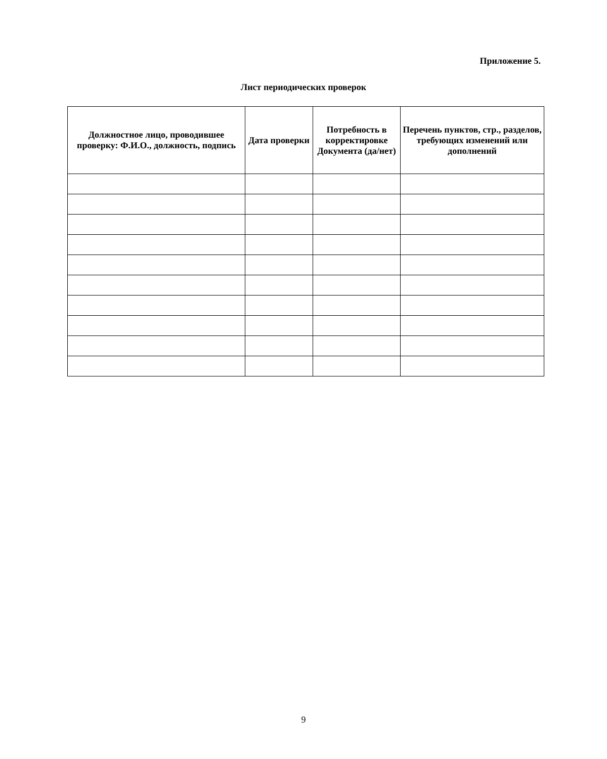Приложение 5.
Лист периодических проверок
| Должностное лицо, проводившее проверку: Ф.И.О., должность, подпись | Дата проверки | Потребность в корректировке Документа (да/нет) | Перечень пунктов, стр., разделов, требующих изменений или дополнений |
| --- | --- | --- | --- |
9